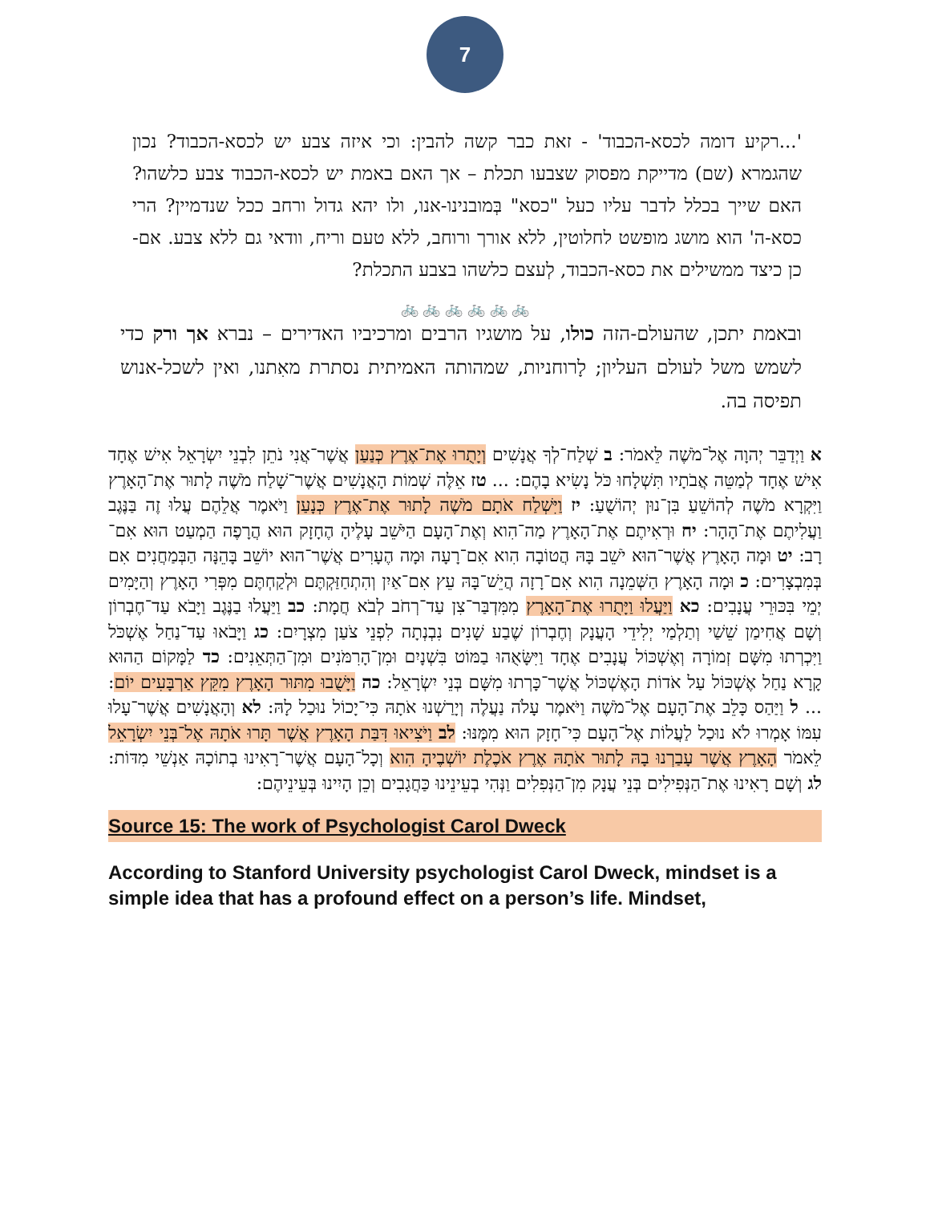7
'...רקיע דומה לכסא-הכבוד' - זאת כבר קשה להבין: וכי איזה צבע יש לכסא-הכבוד? נכון שהגמרא (שם) מדייקת מפסוק שצבעו תכלת – אך האם באמת יש לכסא-הכבוד צבע כלשהו? האם שייך בכלל לדבר עליו כעל "כסא" בְּמובנינו-אנו, ולו יהא גדול ורחב ככל שנדמיין? הרי כסא-ה' הוא מושג מופשט לחלוטין, ללא אורך ורוחב, ללא טעם וריח, וודאי גם ללא צבע. אם-כן כיצד ממשילים את כסא-הכבוד, לְעצם כלשהו בצבע התכלת?
🚲 🚲 🚲 🚲 🚲 🚲
ובאמת יתכן, שהעולם-הזה כולו, על מושגיו הרבים ומרכיביו האדירים – נברא אך ורק כדי לשמש משל לעולם העליון; לָרוחניות, שמהותה האמיתית נסתרת מאִתנו, ואין לשכל-אנוש תפיסה בה.
א וַיְדַבֵּר יְהוָה אֶל־מֹשֶׁה לֵּאמֹר: ב שְׁלַח־לְךָ אֲנָשִׁים וְיָתֻרוּ אֶת־אֶרֶץ כְּנַעַן אֲשֶׁר־אֲנִי נֹתֵן לִבְנֵי יִשְׂרָאֵל אִישׁ אֶחָד אִישׁ אֶחָד לְמַטֵּה אֲבֹתָיו תִּשְׁלָחוּ כֹּל נָשִׂיא בָהֶם: ... טז אֵלֶּה שְׁמוֹת הָאֲנָשִׁים אֲשֶׁר־שָׁלַח מֹשֶׁה לָתוּר אֶת־הָאָרֶץ וַיִּקְרָא מֹשֶׁה לְהוֹשֵׁעַ בִּן־נוּן יְהוֹשֻׁעַ: יז וַיִּשְׁלַח אֹתָם מֹשֶׁה לָתוּר אֶת־אֶרֶץ כְּנָעַן וַיֹּאמֶר אֲלֵהֶם עֲלוּ זֶה בַּנֶּגֶב וַעֲלִיתֶם אֶת־הָהָר: יח וּרְאִיתֶם אֶת־הָאָרֶץ מַה־הִוא וְאֶת־הָעָם הַיֹּשֵׁב עָלֶיהָ הֶחָזָק הוּא הֲרָפֶה הַמְעַט הוּא אִם־רָב: יט וּמָה הָאָרֶץ אֲשֶׁר־הוּא יֹשֵׁב בָּהּ הֲטוֹבָה הִוא אִם־רָעָה וּמָה הֶעָרִים אֲשֶׁר־הוּא יוֹשֵׁב בָּהֵנָּה הַבְּמַחֲנִים אִם בְּמִבְצָרִים: כ וּמָה הָאָרֶץ הַשְּׁמֵנָה הִוא אִם־רָזָה הֲיֵשׁ־בָּהּ עֵץ אִם־אַיִן וְהִתְחַזַּקְתֶּם וּלְקַחְתֶּם מִפְּרִי הָאָרֶץ וְהַיָּמִים יְמֵי בִּכּוּרֵי עֲנָבִים: כא וַיַּעֲלוּ וַיָּתֻרוּ אֶת־הָאָרֶץ מִמִּדְבַּר־צִן עַד־רְחֹב לְבֹא חֲמָת: כב וַיַּעֲלוּ בַנֶּגֶב וַיָּבֹא עַד־חֶבְרוֹן וְשָׁם אֲחִימַן שֵׁשַׁי וְתַלְמַי יְלִידֵי הָעֲנָק וְחֶבְרוֹן שֶׁבַע שָׁנִים נִבְנְתָה לִפְנֵי צֹעַן מִצְרָיִם: כג וַיָּבֹאוּ עַד־נַחַל אֶשְׁכֹּל וַיִּכְרְתוּ מִשָּׁם זְמוֹרָה וְאֶשְׁכּוֹל עֲנָבִים אֶחָד וַיִּשָּׂאֻהוּ בַמּוֹט בִּשְׁנָיִם וּמִן־הָרִמֹּנִים וּמִן־הַתְּאֵנִים: כד לַמָּקוֹם הַהוּא קָרָא נַחַל אֶשְׁכּוֹל עַל אֹדוֹת הָאֶשְׁכּוֹל אֲשֶׁר־כָּרְתוּ מִשָּׁם בְּנֵי יִשְׂרָאֵל: כה וַיָּשֻׁבוּ מִתּוּר הָאָרֶץ מִקֵּץ אַרְבָּעִים יוֹם: ... ל וַיַּהַס כָּלֵב אֶת־הָעָם אֶל־מֹשֶׁה וַיֹּאמֶר עָלֹה נַעֲלֶה וְיָרַשְׁנוּ אֹתָהּ כִּי־יָכוֹל נוּכַל לָהּ: לא וְהָאֲנָשִׁים אֲשֶׁר־עָלוּ עִמּוֹ אָמְרוּ לֹא נוּכַל לַעֲלוֹת אֶל־הָעָם כִּי־חָזָק הוּא מִמֶּנּוּ: לב וַיֹּצִיאוּ דִּבַּת הָאָרֶץ אֲשֶׁר תָּרוּ אֹתָהּ אֶל־בְּנֵי יִשְׂרָאֵל לֵאמֹר הָאָרֶץ אֲשֶׁר עָבַרְנוּ בָהּ לָתוּר אֹתָהּ אֶרֶץ אֹכֶלֶת יוֹשְׁבֶיהָ הִוא וְכָל־הָעָם אֲשֶׁר־רָאִינוּ בְתוֹכָהּ אַנְשֵׁי מִדּוֹת: לג וְשָׁם רָאִינוּ אֶת־הַנְּפִילִים בְּנֵי עֲנָק מִן־הַנְּפִלִים וַנְּהִי בְעֵינֵינוּ כַּחֲגָבִים וְכֵן הָיִינוּ בְּעֵינֵיהֶם:
Source 15: The work of Psychologist Carol Dweck
According to Stanford University psychologist Carol Dweck, mindset is a simple idea that has a profound effect on a person’s life. Mindset,